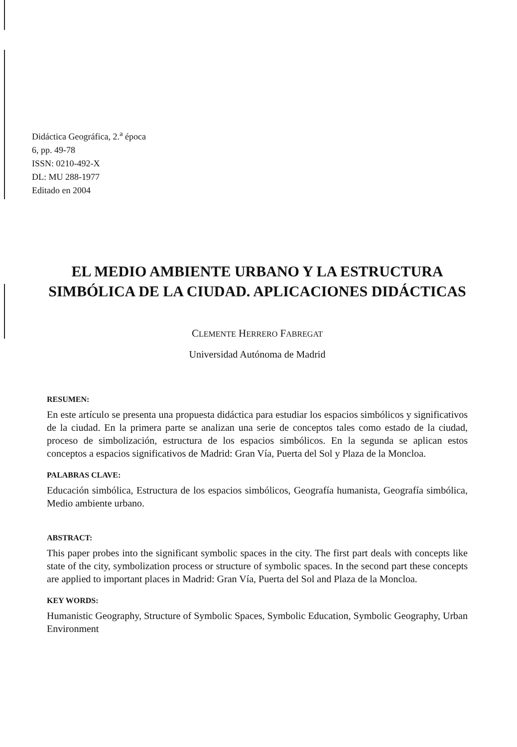Didáctica Geográfica, 2.<sup>a</sup> época
6, pp. 49-78
ISSN: 0210-492-X
DL: MU 288-1977
Editado en 2004
EL MEDIO AMBIENTE URBANO Y LA ESTRUCTURA SIMBÓLICA DE LA CIUDAD. APLICACIONES DIDÁCTICAS
CLEMENTE HERRERO FABREGAT
Universidad Autónoma de Madrid
RESUMEN:
En este artículo se presenta una propuesta didáctica para estudiar los espacios simbólicos y significativos de la ciudad. En la primera parte se analizan una serie de conceptos tales como estado de la ciudad, proceso de simbolización, estructura de los espacios simbólicos. En la segunda se aplican estos conceptos a espacios significativos de Madrid: Gran Vía, Puerta del Sol y Plaza de la Moncloa.
PALABRAS CLAVE:
Educación simbólica, Estructura de los espacios simbólicos, Geografía humanista, Geografía simbólica, Medio ambiente urbano.
ABSTRACT:
This paper probes into the significant symbolic spaces in the city. The first part deals with concepts like state of the city, symbolization process or structure of symbolic spaces. In the second part these concepts are applied to important places in Madrid: Gran Vía, Puerta del Sol and Plaza de la Moncloa.
KEY WORDS:
Humanistic Geography, Structure of Symbolic Spaces, Symbolic Education, Symbolic Geography, Urban Environment